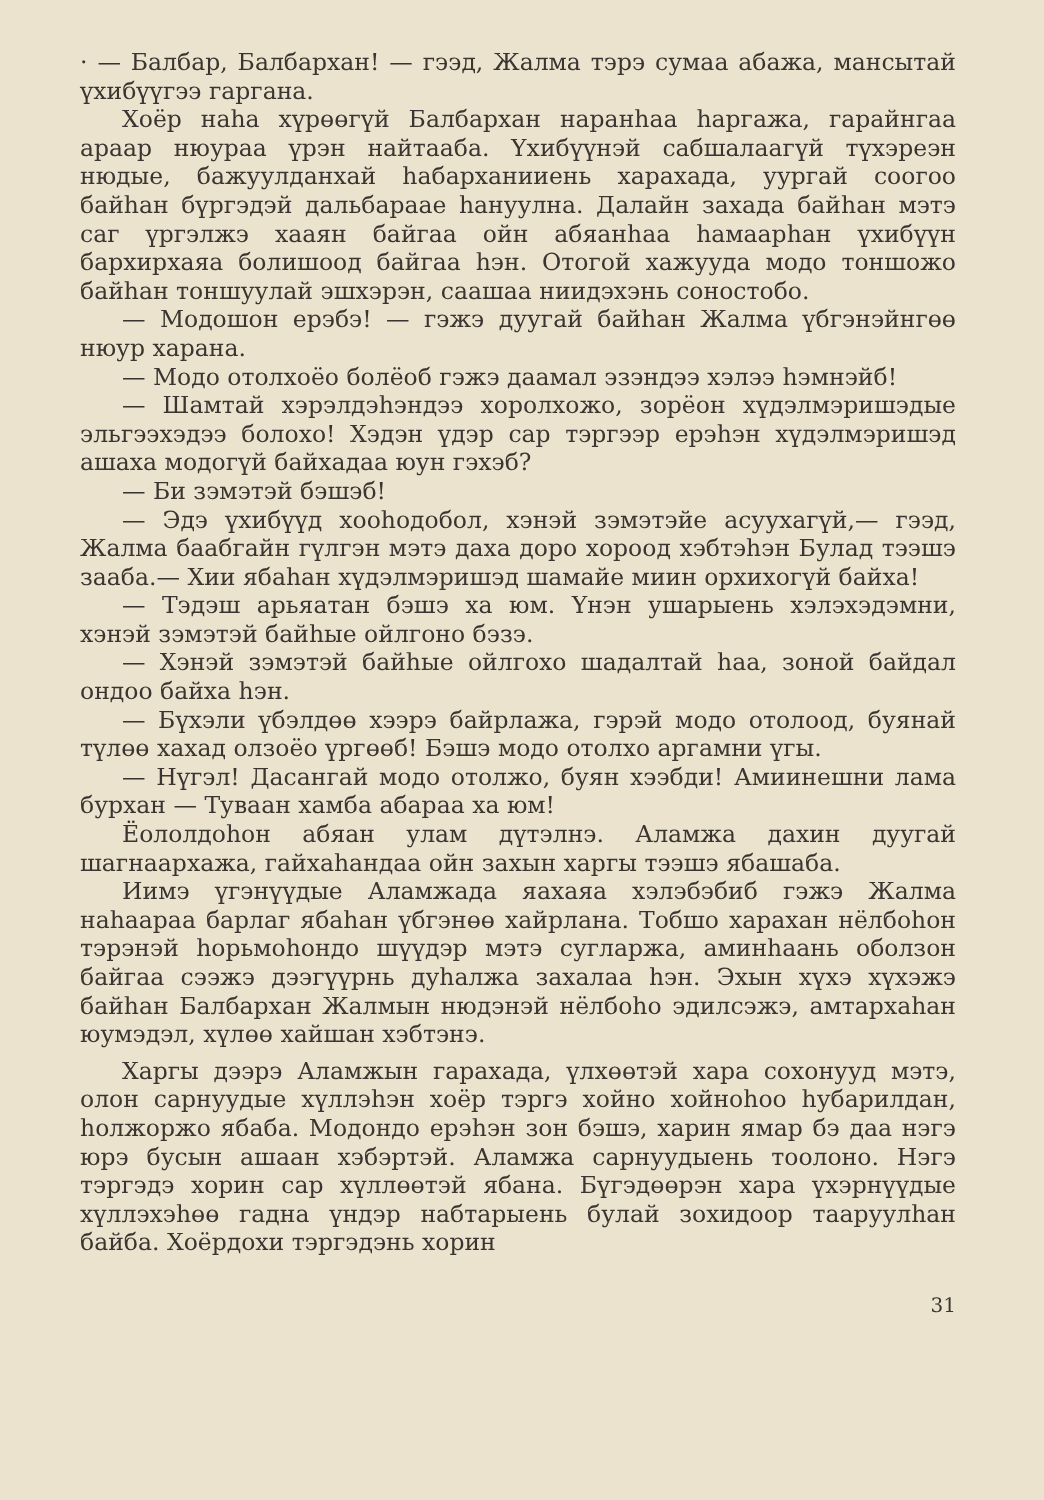· — Балбар, Балбархан! — гээд, Жалма тэрэ сумаа абажа, мансытай үхибүүгээ гаргана.
Хоёр наһа хүрөөгүй Балбархан наранһаа һаргажа, гарайнгаа араар нюураа үрэн найтааба. Үхибүүнэй сабшалаагүй түхэреэн нюдые, бажуулданхай һабарханииень харахада, уургай соогоо байһан бүргэдэй дальбараае һануулна. Далайн захада байһан мэтэ саг үргэлжэ хааян байгаа ойн абяанһаа һамаарһан үхибүүн бархирхаяа болишоод байгаа һэн. Отогой хажууда модо тоншожо байһан тоншуулай эшхэрэн, саашаа ниидэхэнь соностобо.
— Модошон ерэбэ! — гэжэ дуугай байһан Жалма үбгэнэйнгөө нюур харана.
— Модо отолхоёо болёоб гэжэ даамал эзэндээ хэлээ һэмнэйб!
— Шамтай хэрэлдэһэндээ хоролхожо, зорёон хүдэлмэришэдые эльгээхэдээ болохо! Хэдэн үдэр сар тэргээр ерэһэн хүдэлмэришэд ашаха модогүй байхадаа юун гэхэб?
— Би зэмэтэй бэшэб!
— Эдэ үхибүүд хооһодобол, хэнэй зэмэтэйе асуухагүй,— гээд, Жалма баабгайн гүлгэн мэтэ даха доро хороод хэбтэһэн Булад тээшэ зааба.— Хии ябаһан хүдэлмэришэд шамайе миин орхихогүй байха!
— Тэдэш арьяатан бэшэ ха юм. Үнэн ушарыень хэлэхэдэмни, хэнэй зэмэтэй байһые ойлгоно бэзэ.
— Хэнэй зэмэтэй байһые ойлгохо шадалтай һаа, зоной байдал ондоо байха һэн.
— Бүхэли үбэлдөө хээрэ байрлажа, гэрэй модо отолоод, буянай түлөө хахад олзоёо үргөөб! Бэшэ модо отолхо аргамни үгы.
— Нүгэл! Дасангай модо отолжо, буян хээбди! Амиинешни лама бурхан — Туваан хамба абараа ха юм!
Ёололдоһон абяан улам дүтэлнэ. Аламжа дахин дуугай шагнаархажа, гайхаһандаа ойн захын харгы тээшэ ябашаба.
Иимэ үгэнүүдые Аламжада яахаяа хэлэбэбиб гэжэ Жалма наһаараа барлаг ябаһан үбгэнөө хайрлана. Тобшо харахан нёлбоһон тэрэнэй һорьмоһондо шүүдэр мэтэ сугларжа, аминһаань оболзон байгаа сээжэ дээгүүрнь дуһалжа захалаа һэн. Эхын хүхэ хүхэжэ байһан Балбархан Жалмын нюдэнэй нёлбоһо эдилсэжэ, амтархаһан юумэдэл, хүлөө хайшан хэбтэнэ.
Харгы дээрэ Аламжын гарахада, үлхөөтэй хара сохонууд мэтэ, олон сарнуудые хүллэһэн хоёр тэргэ хойно хойноһоо һубарилдан, һолжоржо ябаба. Модондо ерэһэн зон бэшэ, харин ямар бэ даа нэгэ юрэ бусын ашаан хэбэртэй. Аламжа сарнуудыень тоолоно. Нэгэ тэргэдэ хорин сар хүллөөтэй ябана. Бүгэдөөрэн хара үхэрнүүдые хүллэхэһөө гадна үндэр набтарыень булай зохидоор тааруулһан байба. Хоёрдохи тэргэдэнь хорин
31